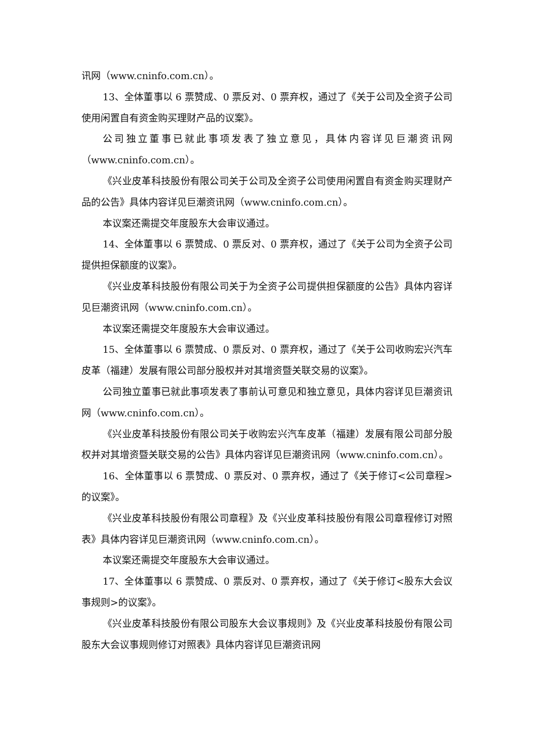讯网（www.cninfo.com.cn）。
13、全体董事以 6 票赞成、0 票反对、0 票弃权，通过了《关于公司及全资子公司使用闲置自有资金购买理财产品的议案》。
公司独立董事已就此事项发表了独立意见，具体内容详见巨潮资讯网（www.cninfo.com.cn）。
《兴业皮革科技股份有限公司关于公司及全资子公司使用闲置自有资金购买理财产品的公告》具体内容详见巨潮资讯网（www.cninfo.com.cn）。
本议案还需提交年度股东大会审议通过。
14、全体董事以 6 票赞成、0 票反对、0 票弃权，通过了《关于公司为全资子公司提供担保额度的议案》。
《兴业皮革科技股份有限公司关于为全资子公司提供担保额度的公告》具体内容详见巨潮资讯网（www.cninfo.com.cn）。
本议案还需提交年度股东大会审议通过。
15、全体董事以 6 票赞成、0 票反对、0 票弃权，通过了《关于公司收购宏兴汽车皮革（福建）发展有限公司部分股权并对其增资暨关联交易的议案》。
公司独立董事已就此事项发表了事前认可意见和独立意见，具体内容详见巨潮资讯网（www.cninfo.com.cn）。
《兴业皮革科技股份有限公司关于收购宏兴汽车皮革（福建）发展有限公司部分股权并对其增资暨关联交易的公告》具体内容详见巨潮资讯网（www.cninfo.com.cn）。
16、全体董事以 6 票赞成、0 票反对、0 票弃权，通过了《关于修订<公司章程>的议案》。
《兴业皮革科技股份有限公司章程》及《兴业皮革科技股份有限公司章程修订对照表》具体内容详见巨潮资讯网（www.cninfo.com.cn）。
本议案还需提交年度股东大会审议通过。
17、全体董事以 6 票赞成、0 票反对、0 票弃权，通过了《关于修订<股东大会议事规则>的议案》。
《兴业皮革科技股份有限公司股东大会议事规则》及《兴业皮革科技股份有限公司股东大会议事规则修订对照表》具体内容详见巨潮资讯网